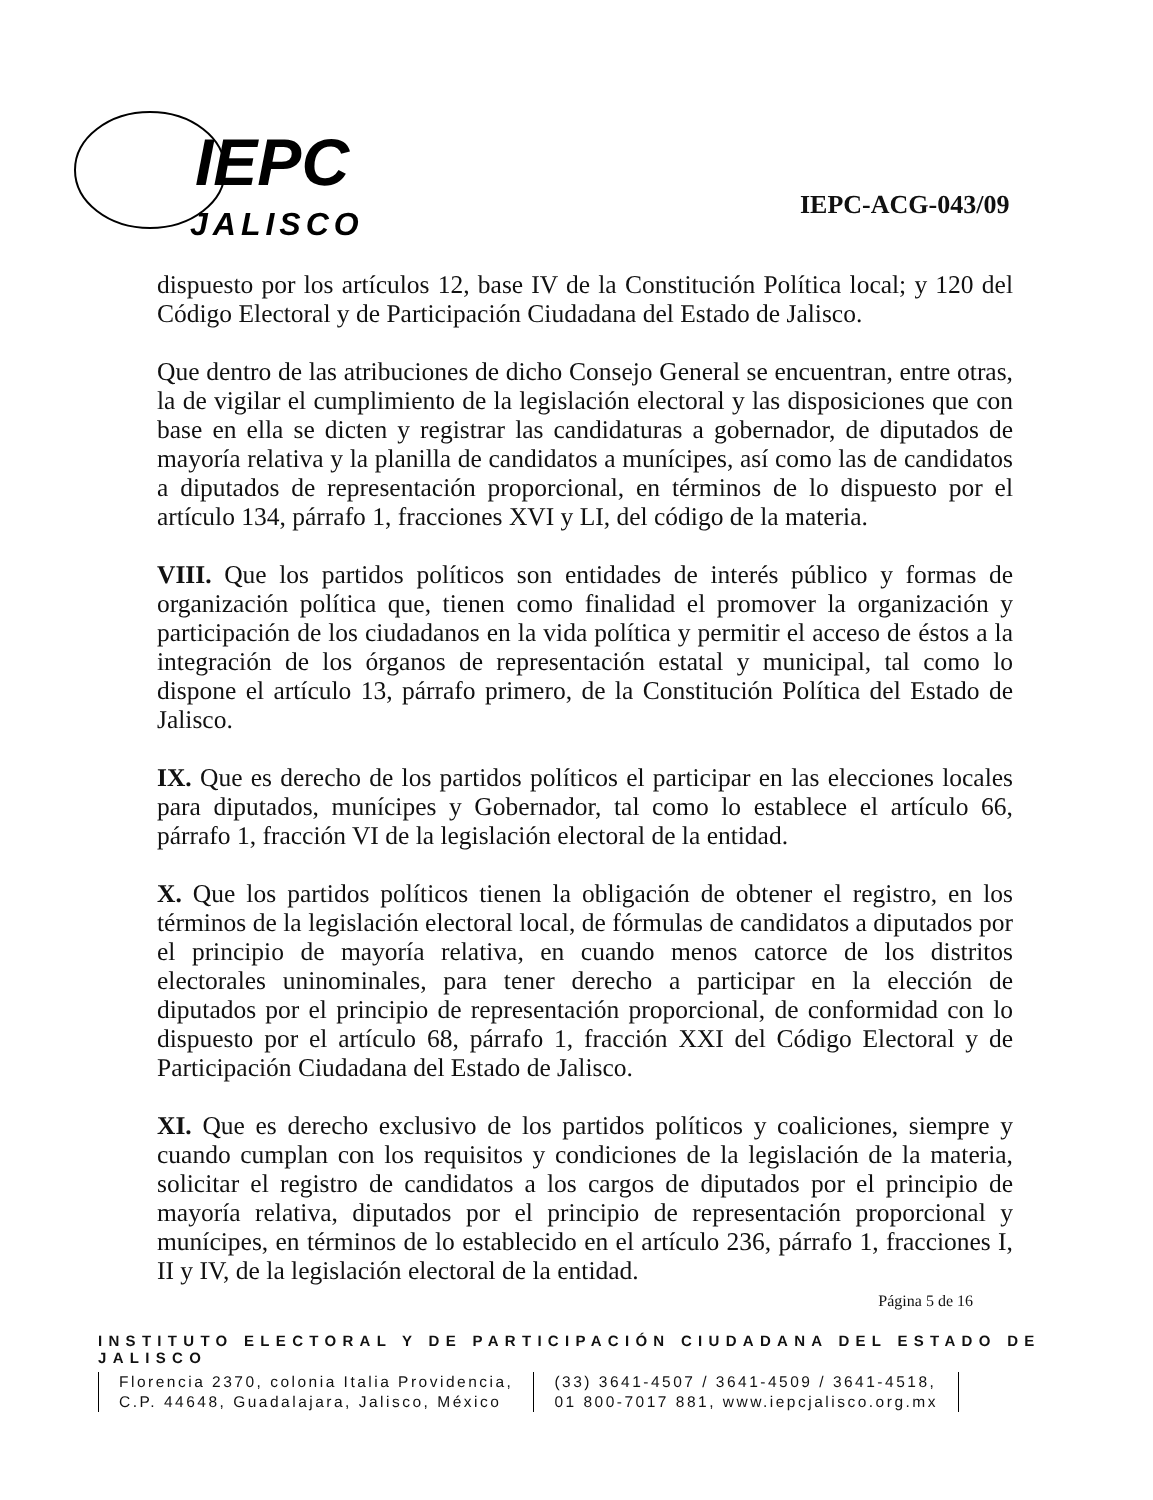IEPC
JALISCO
IEPC-ACG-043/09
dispuesto por los artículos 12, base IV de la Constitución Política local; y 120 del Código Electoral y de Participación Ciudadana del Estado de Jalisco.
Que dentro de las atribuciones de dicho Consejo General se encuentran, entre otras, la de vigilar el cumplimiento de la legislación electoral y las disposiciones que con base en ella se dicten y registrar las candidaturas a gobernador, de diputados de mayoría relativa y la planilla de candidatos a munícipes, así como las de candidatos a diputados de representación proporcional, en términos de lo dispuesto por el artículo 134, párrafo 1, fracciones XVI y LI, del código de la materia.
VIII. Que los partidos políticos son entidades de interés público y formas de organización política que, tienen como finalidad el promover la organización y participación de los ciudadanos en la vida política y permitir el acceso de éstos a la integración de los órganos de representación estatal y municipal, tal como lo dispone el artículo 13, párrafo primero, de la Constitución Política del Estado de Jalisco.
IX. Que es derecho de los partidos políticos el participar en las elecciones locales para diputados, munícipes y Gobernador, tal como lo establece el artículo 66, párrafo 1, fracción VI de la legislación electoral de la entidad.
X. Que los partidos políticos tienen la obligación de obtener el registro, en los términos de la legislación electoral local, de fórmulas de candidatos a diputados por el principio de mayoría relativa, en cuando menos catorce de los distritos electorales uninominales, para tener derecho a participar en la elección de diputados por el principio de representación proporcional, de conformidad con lo dispuesto por el artículo 68, párrafo 1, fracción XXI del Código Electoral y de Participación Ciudadana del Estado de Jalisco.
XI. Que es derecho exclusivo de los partidos políticos y coaliciones, siempre y cuando cumplan con los requisitos y condiciones de la legislación de la materia, solicitar el registro de candidatos a los cargos de diputados por el principio de mayoría relativa, diputados por el principio de representación proporcional y munícipes, en términos de lo establecido en el artículo 236, párrafo 1, fracciones I, II y IV, de la legislación electoral de la entidad.
Página 5 de 16
INSTITUTO ELECTORAL Y DE PARTICIPACIÓN CIUDADANA DEL ESTADO DE JALISCO
Florencia 2370, colonia Italia Providencia,
C.P. 44648, Guadalajara, Jalisco, México
(33) 3641-4507 / 3641-4509 / 3641-4518,
01 800-7017 881, www.iepcjalisco.org.mx